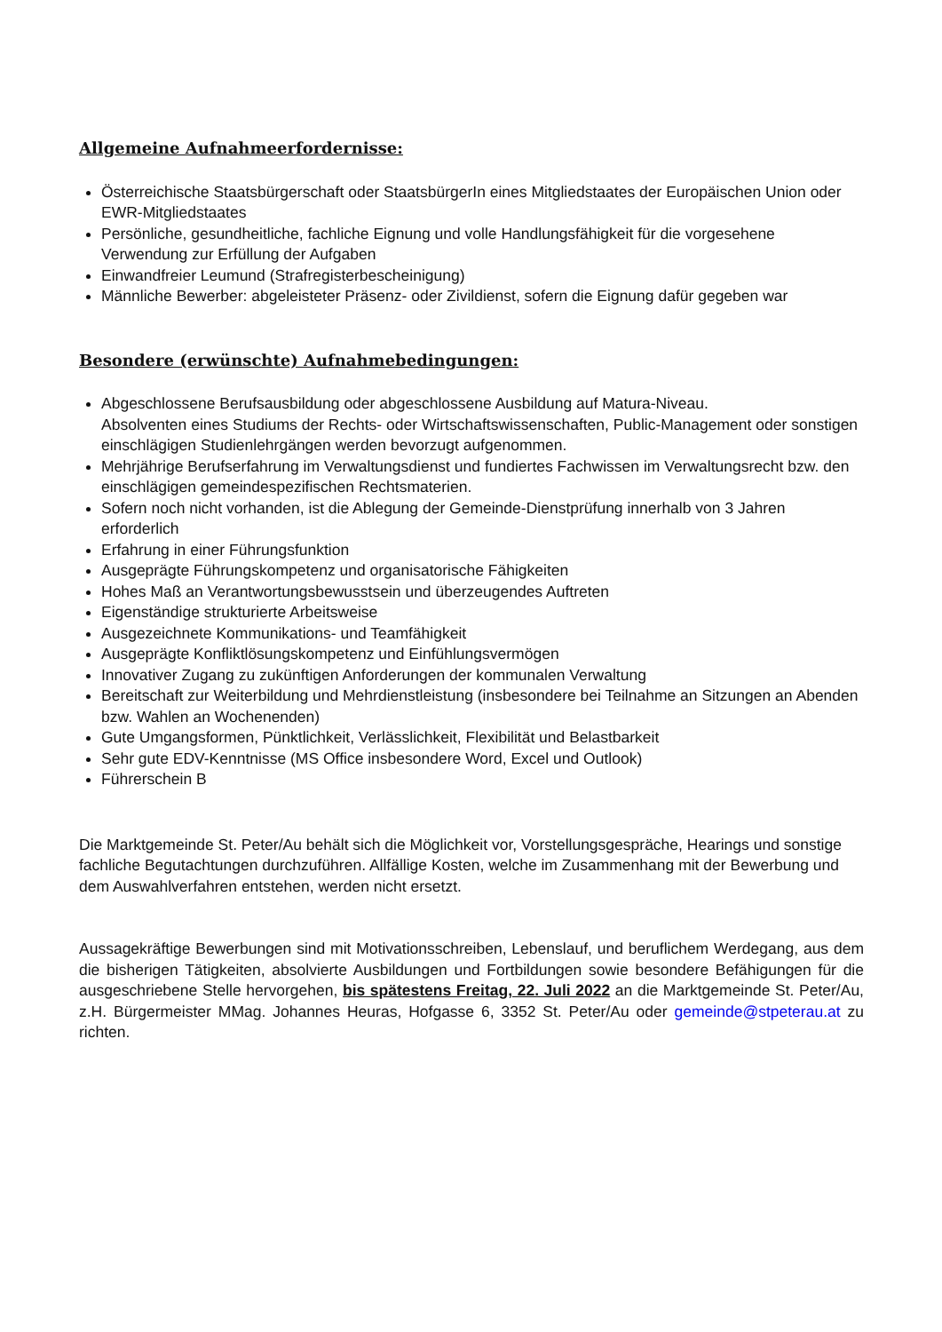Allgemeine Aufnahmeerfordernisse:
Österreichische Staatsbürgerschaft oder StaatsbürgerIn eines Mitgliedstaates der Europäischen Union oder EWR-Mitgliedstaates
Persönliche, gesundheitliche, fachliche Eignung und volle Handlungsfähigkeit für die vorgesehene Verwendung zur Erfüllung der Aufgaben
Einwandfreier Leumund (Strafregisterbescheinigung)
Männliche Bewerber: abgeleisteter Präsenz- oder Zivildienst, sofern die Eignung dafür gegeben war
Besondere (erwünschte) Aufnahmebedingungen:
Abgeschlossene Berufsausbildung oder abgeschlossene Ausbildung auf Matura-Niveau.
Absolventen eines Studiums der Rechts- oder Wirtschaftswissenschaften, Public-Management oder sonstigen einschlägigen Studienlehrgängen werden bevorzugt aufgenommen.
Mehrjährige Berufserfahrung im Verwaltungsdienst und fundiertes Fachwissen im Verwaltungsrecht bzw. den einschlägigen gemeindespezifischen Rechtsmaterien.
Sofern noch nicht vorhanden, ist die Ablegung der Gemeinde-Dienstprüfung innerhalb von 3 Jahren erforderlich
Erfahrung in einer Führungsfunktion
Ausgeprägte Führungskompetenz und organisatorische Fähigkeiten
Hohes Maß an Verantwortungsbewusstsein und überzeugendes Auftreten
Eigenständige strukturierte Arbeitsweise
Ausgezeichnete Kommunikations- und Teamfähigkeit
Ausgeprägte Konfliktlösungskompetenz und Einfühlungsvermögen
Innovativer Zugang zu zukünftigen Anforderungen der kommunalen Verwaltung
Bereitschaft zur Weiterbildung und Mehrdienstleistung (insbesondere bei Teilnahme an Sitzungen an Abenden bzw. Wahlen an Wochenenden)
Gute Umgangsformen, Pünktlichkeit, Verlässlichkeit, Flexibilität und Belastbarkeit
Sehr gute EDV-Kenntnisse (MS Office insbesondere Word, Excel und Outlook)
Führerschein B
Die Marktgemeinde St. Peter/Au behält sich die Möglichkeit vor, Vorstellungsgespräche, Hearings und sonstige fachliche Begutachtungen durchzuführen. Allfällige Kosten, welche im Zusammenhang mit der Bewerbung und dem Auswahlverfahren entstehen, werden nicht ersetzt.
Aussagekräftige Bewerbungen sind mit Motivationsschreiben, Lebenslauf, und beruflichem Werdegang, aus dem die bisherigen Tätigkeiten, absolvierte Ausbildungen und Fortbildungen sowie besondere Befähigungen für die ausgeschriebene Stelle hervorgehen, bis spätestens Freitag, 22. Juli 2022 an die Marktgemeinde St. Peter/Au, z.H. Bürgermeister MMag. Johannes Heuras, Hofgasse 6, 3352 St. Peter/Au oder gemeinde@stpeterau.at zu richten.